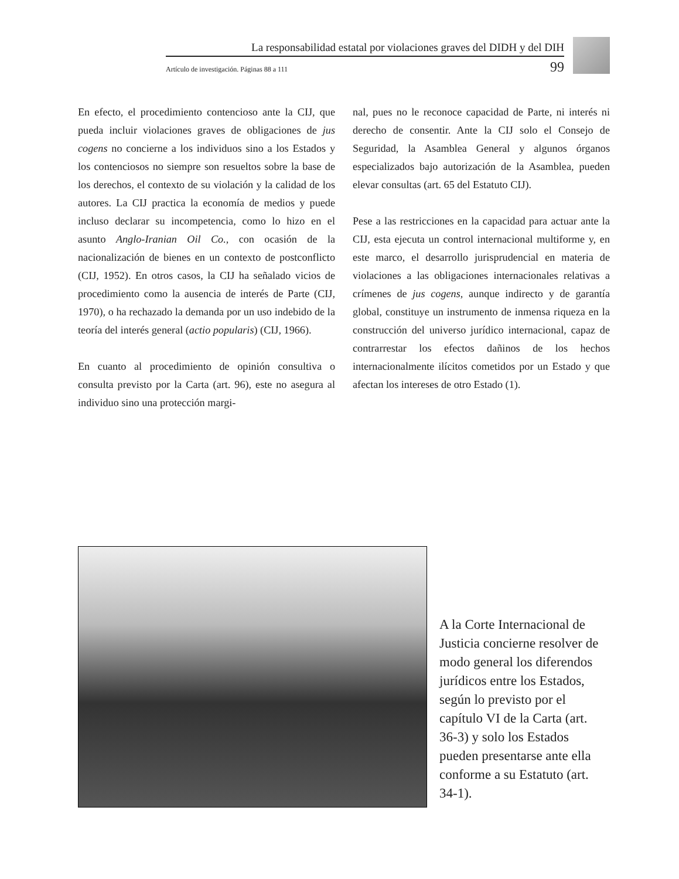La responsabilidad estatal por violaciones graves del DIDH y del DIH
Artículo de investigación. Páginas 88 a 111 99
En efecto, el procedimiento contencioso ante la CIJ, que pueda incluir violaciones graves de obligaciones de jus cogens no concierne a los individuos sino a los Estados y los contenciosos no siempre son resueltos sobre la base de los derechos, el contexto de su violación y la calidad de los autores. La CIJ practica la economía de medios y puede incluso declarar su incompetencia, como lo hizo en el asunto Anglo-Iranian Oil Co., con ocasión de la nacionalización de bienes en un contexto de postconflicto (CIJ, 1952). En otros casos, la CIJ ha señalado vicios de procedimiento como la ausencia de interés de Parte (CIJ, 1970), o ha rechazado la demanda por un uso indebido de la teoría del interés general (actio popularis) (CIJ, 1966).
En cuanto al procedimiento de opinión consultiva o consulta previsto por la Carta (art. 96), este no asegura al individuo sino una protección margi-
nal, pues no le reconoce capacidad de Parte, ni interés ni derecho de consentir. Ante la CIJ solo el Consejo de Seguridad, la Asamblea General y algunos órganos especializados bajo autorización de la Asamblea, pueden elevar consultas (art. 65 del Estatuto CIJ).
Pese a las restricciones en la capacidad para actuar ante la CIJ, esta ejecuta un control internacional multiforme y, en este marco, el desarrollo jurisprudencial en materia de violaciones a las obligaciones internacionales relativas a crímenes de jus cogens, aunque indirecto y de garantía global, constituye un instrumento de inmensa riqueza en la construcción del universo jurídico internacional, capaz de contrarrestar los efectos dañinos de los hechos internacionalmente ilícitos cometidos por un Estado y que afectan los intereses de otro Estado (1).
A la Corte Internacional de Justicia concierne resolver de modo general los diferendos jurídicos entre los Estados, según lo previsto por el capítulo VI de la Carta (art. 36-3) y solo los Estados pueden presentarse ante ella conforme a su Estatuto (art. 34-1).